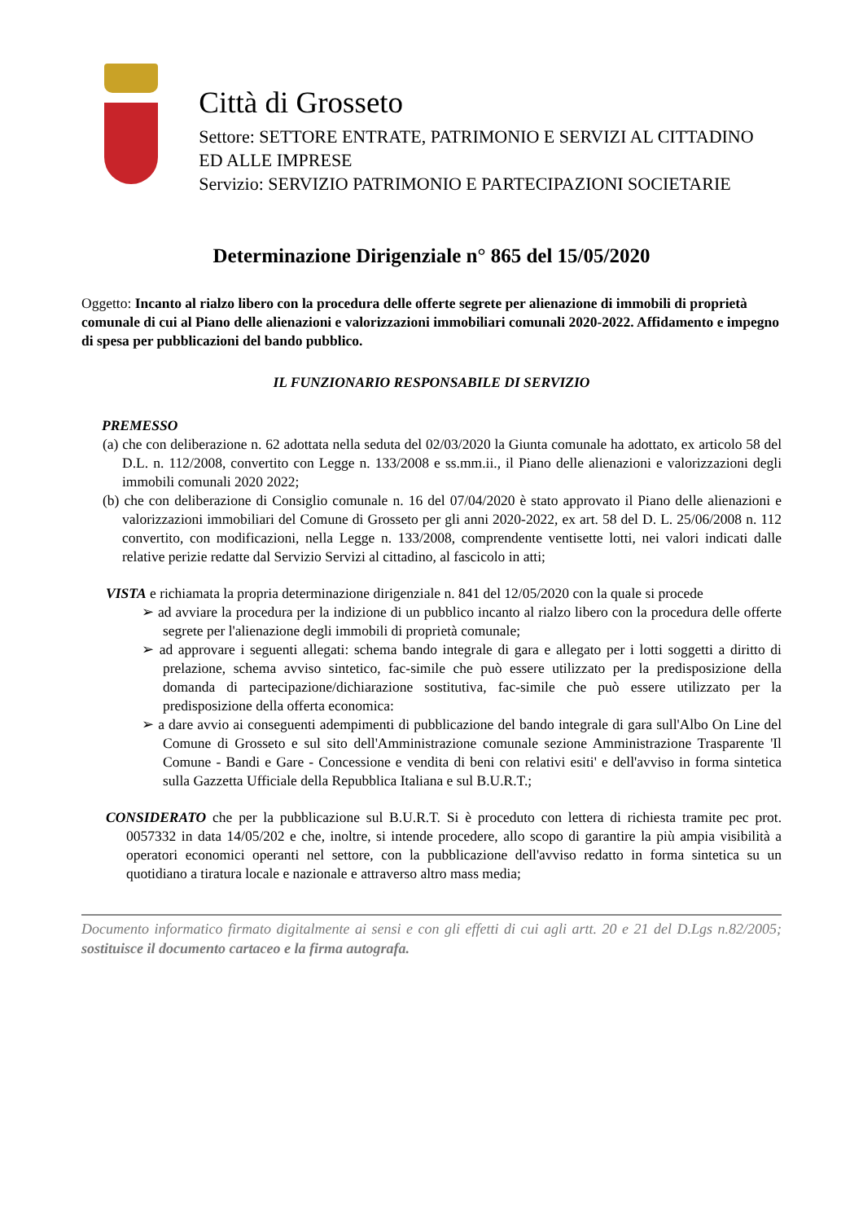Città di Grosseto
Settore: SETTORE ENTRATE, PATRIMONIO E SERVIZI AL CITTADINO ED ALLE IMPRESE
Servizio: SERVIZIO PATRIMONIO E PARTECIPAZIONI SOCIETARIE
Determinazione Dirigenziale n° 865 del 15/05/2020
Oggetto: Incanto al rialzo libero con la procedura delle offerte segrete per alienazione di immobili di proprietà comunale di cui al Piano delle alienazioni e valorizzazioni immobiliari comunali 2020-2022. Affidamento e impegno di spesa per pubblicazioni del bando pubblico.
IL FUNZIONARIO RESPONSABILE DI SERVIZIO
PREMESSO
(a) che con deliberazione n. 62 adottata nella seduta del 02/03/2020 la Giunta comunale ha adottato, ex articolo 58 del D.L. n. 112/2008, convertito con Legge n. 133/2008 e ss.mm.ii., il Piano delle alienazioni e valorizzazioni degli immobili comunali 2020 2022;
(b) che con deliberazione di Consiglio comunale n. 16 del 07/04/2020 è stato approvato il Piano delle alienazioni e valorizzazioni immobiliari del Comune di Grosseto per gli anni 2020-2022, ex art. 58 del D. L. 25/06/2008 n. 112 convertito, con modificazioni, nella Legge n. 133/2008, comprendente ventisette lotti, nei valori indicati dalle relative perizie redatte dal Servizio Servizi al cittadino, al fascicolo in atti;
VISTA e richiamata la propria determinazione dirigenziale n. 841 del 12/05/2020 con la quale si procede
➢ ad avviare la procedura per la indizione di un pubblico incanto al rialzo libero con la procedura delle offerte segrete per l'alienazione degli immobili di proprietà comunale;
➢ ad approvare i seguenti allegati: schema bando integrale di gara e allegato per i lotti soggetti a diritto di prelazione, schema avviso sintetico, fac-simile che può essere utilizzato per la predisposizione della domanda di partecipazione/dichiarazione sostitutiva, fac-simile che può essere utilizzato per la predisposizione della offerta economica:
➢ a dare avvio ai conseguenti adempimenti di pubblicazione del bando integrale di gara sull'Albo On Line del Comune di Grosseto e sul sito dell'Amministrazione comunale sezione Amministrazione Trasparente 'Il Comune - Bandi e Gare - Concessione e vendita di beni con relativi esiti' e dell'avviso in forma sintetica sulla Gazzetta Ufficiale della Repubblica Italiana e sul B.U.R.T.;
CONSIDERATO che per la pubblicazione sul B.U.R.T. Si è proceduto con lettera di richiesta tramite pec prot. 0057332 in data 14/05/202 e che, inoltre, si intende procedere, allo scopo di garantire la più ampia visibilità a operatori economici operanti nel settore, con la pubblicazione dell'avviso redatto in forma sintetica su un quotidiano a tiratura locale e nazionale e attraverso altro mass media;
Documento informatico firmato digitalmente ai sensi e con gli effetti di cui agli artt. 20 e 21 del D.Lgs n.82/2005; sostituisce il documento cartaceo e la firma autografa.